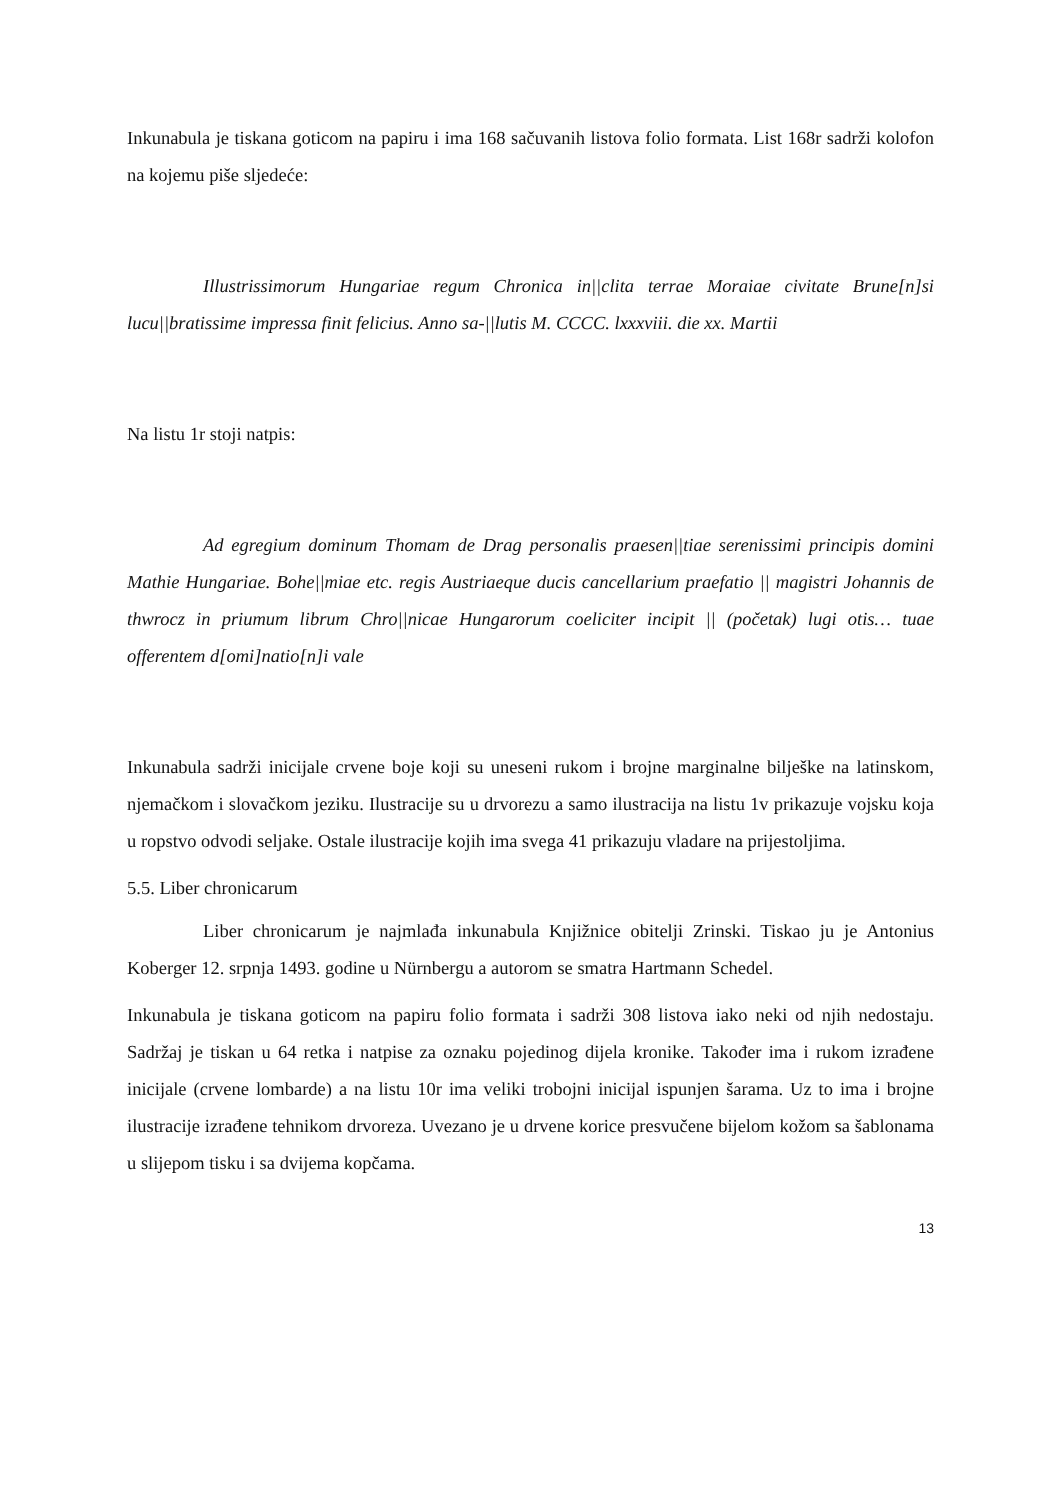Inkunabula je tiskana goticom na papiru i ima 168 sačuvanih listova folio formata. List 168r sadrži kolofon na kojemu piše sljedeće:
Illustrissimorum Hungariae regum Chronica in||clita terrae Moraiae civitate Brune[n]si lucu||bratissime impressa finit felicius. Anno sa-||lutis M. CCCC. lxxxviii. die xx. Martii
Na listu 1r stoji natpis:
Ad egregium dominum Thomam de Drag personalis praesen||tiae serenissimi principis domini Mathie Hungariae. Bohe||miae etc. regis Austriaeque ducis cancellarium praefatio || magistri Johannis de thwrocz in priumum librum Chro||nicae Hungarorum coeliciter incipit || (početak) lugi otis… tuae offerentem d[omi]natio[n]i vale
Inkunabula sadrži inicijale crvene boje koji su uneseni rukom i brojne marginalne bilješke na latinskom, njemačkom i slovačkom jeziku. Ilustracije su u drvorezu a samo ilustracija na listu 1v prikazuje vojsku koja u ropstvo odvodi seljake. Ostale ilustracije kojih ima svega 41 prikazuju vladare na prijestoljima.
5.5. Liber chronicarum
Liber chronicarum je najmlađa inkunabula Knjižnice obitelji Zrinski. Tiskao ju je Antonius Koberger 12. srpnja 1493. godine u Nürnbergu a autorom se smatra Hartmann Schedel.
Inkunabula je tiskana goticom na papiru folio formata i sadrži 308 listova iako neki od njih nedostaju. Sadržaj je tiskan u 64 retka i natpise za oznaku pojedinog dijela kronike. Također ima i rukom izrađene inicijale (crvene lombarde) a na listu 10r ima veliki trobojni inicijal ispunjen šarama. Uz to ima i brojne ilustracije izrađene tehnikom drvoreza. Uvezano je u drvene korice presvučene bijelom kožom sa šablonama u slijepom tisku i sa dvijema kopčama.
13